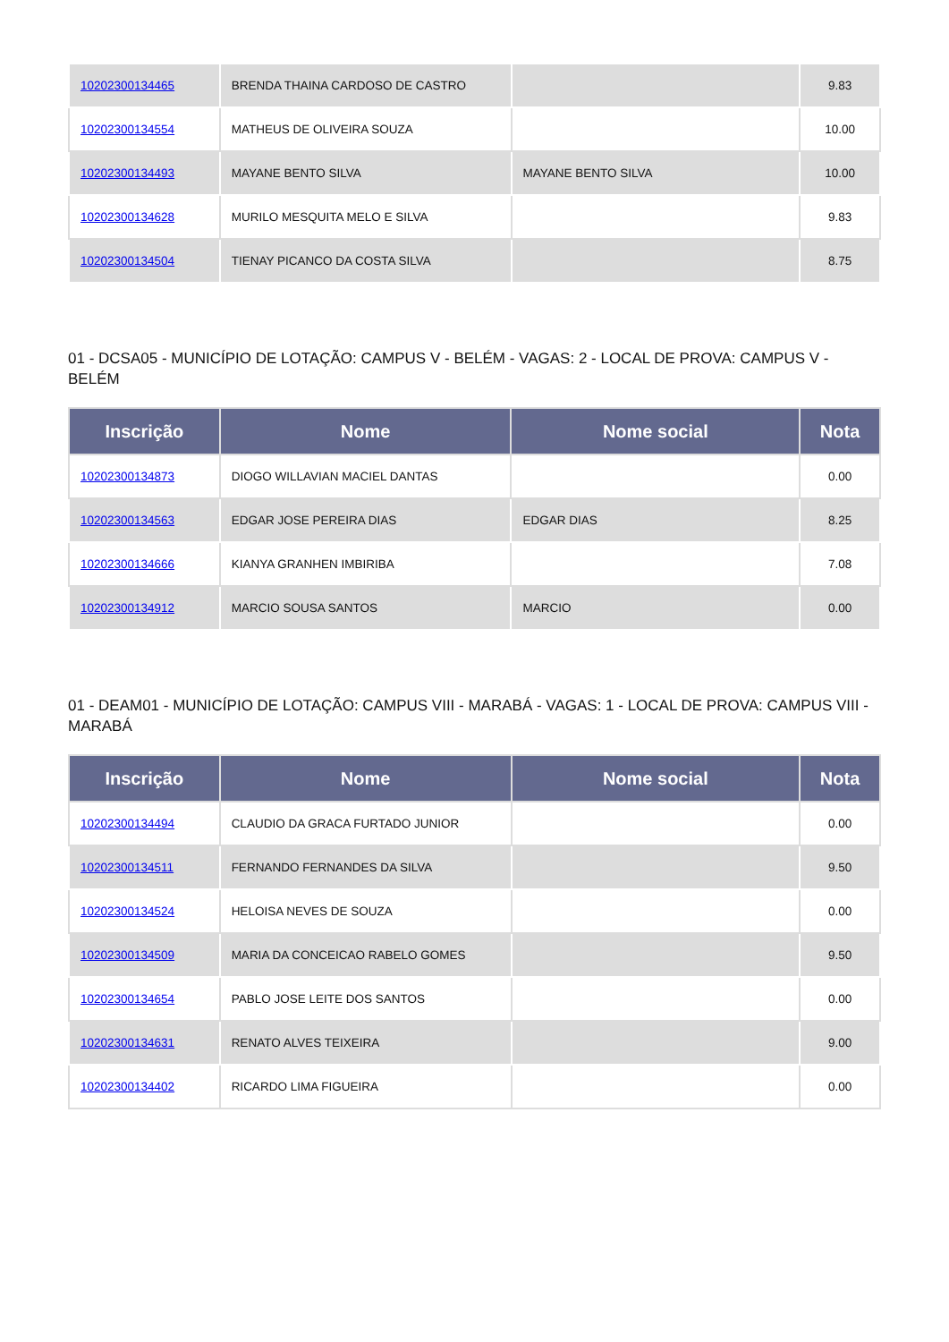| 10202300134465 | BRENDA THAINA CARDOSO DE CASTRO | | 9.83 |
| 10202300134554 | MATHEUS DE OLIVEIRA SOUZA | | 10.00 |
| 10202300134493 | MAYANE BENTO SILVA | MAYANE BENTO SILVA | 10.00 |
| 10202300134628 | MURILO MESQUITA MELO E SILVA | | 9.83 |
| 10202300134504 | TIENAY PICANCO DA COSTA SILVA | | 8.75 |
01 - DCSA05 - MUNICÍPIO DE LOTAÇÃO: CAMPUS V - BELÉM - VAGAS: 2 - LOCAL DE PROVA: CAMPUS V - BELÉM
| Inscrição | Nome | Nome social | Nota |
| --- | --- | --- | --- |
| 10202300134873 | DIOGO WILLAVIAN MACIEL DANTAS | | 0.00 |
| 10202300134563 | EDGAR JOSE PEREIRA DIAS | EDGAR DIAS | 8.25 |
| 10202300134666 | KIANYA GRANHEN IMBIRIBA | | 7.08 |
| 10202300134912 | MARCIO SOUSA SANTOS | MARCIO | 0.00 |
01 - DEAM01 - MUNICÍPIO DE LOTAÇÃO: CAMPUS VIII - MARABÁ - VAGAS: 1 - LOCAL DE PROVA: CAMPUS VIII - MARABÁ
| Inscrição | Nome | Nome social | Nota |
| --- | --- | --- | --- |
| 10202300134494 | CLAUDIO DA GRACA FURTADO JUNIOR | | 0.00 |
| 10202300134511 | FERNANDO FERNANDES DA SILVA | | 9.50 |
| 10202300134524 | HELOISA NEVES DE SOUZA | | 0.00 |
| 10202300134509 | MARIA DA CONCEICAO RABELO GOMES | | 9.50 |
| 10202300134654 | PABLO JOSE LEITE DOS SANTOS | | 0.00 |
| 10202300134631 | RENATO ALVES TEIXEIRA | | 9.00 |
| 10202300134402 | RICARDO LIMA FIGUEIRA | | 0.00 |